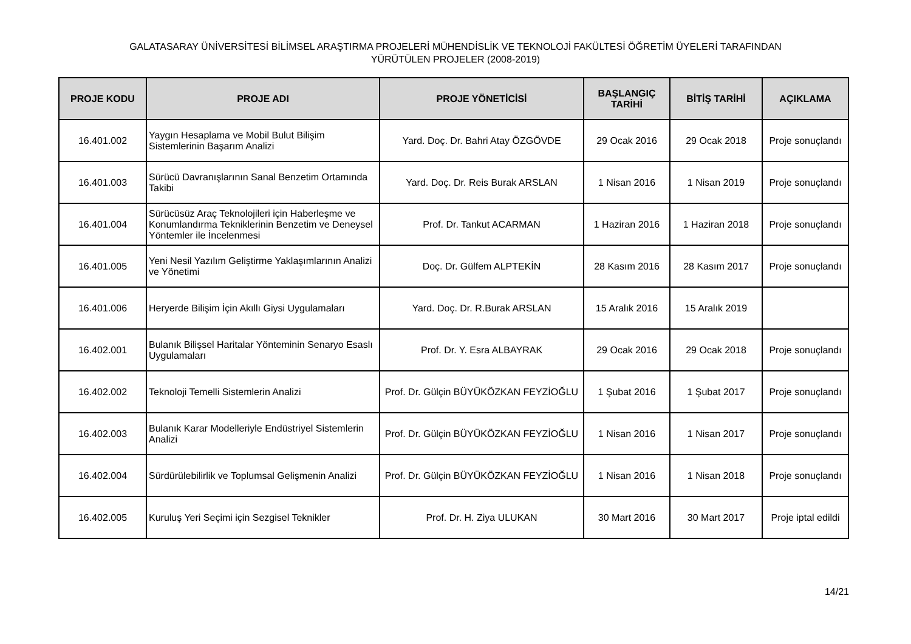GALATASARAY ÜNİVERSİTESİ BİLİMSEL ARAŞTIRMA PROJELERİ MÜHENDİSLİK VE TEKNOLOJİ FAKÜLTESİ ÖĞRETİM ÜYELERİ TARAFINDAN
YÜRÜTÜLEN PROJELER (2008-2019)
| PROJE KODU | PROJE ADI | PROJE YÖNETİCİSİ | BAŞLANGIÇ TARİHİ | BİTİŞ TARİHİ | AÇIKLAMA |
| --- | --- | --- | --- | --- | --- |
| 16.401.002 | Yaygın Hesaplama ve Mobil Bulut Bilişim Sistemlerinin Başarım Analizi | Yard. Doç. Dr. Bahri Atay ÖZGÖVDE | 29 Ocak 2016 | 29 Ocak 2018 | Proje sonuçlandı |
| 16.401.003 | Sürücü Davranışlarının Sanal Benzetim Ortamında Takibi | Yard. Doç. Dr. Reis Burak ARSLAN | 1 Nisan 2016 | 1 Nisan 2019 | Proje sonuçlandı |
| 16.401.004 | Sürücüsüz Araç Teknolojileri için Haberleşme ve Konumlandırma Tekniklerinin Benzetim ve Deneysel Yöntemler ile İncelenmesi | Prof. Dr. Tankut ACARMAN | 1 Haziran 2016 | 1 Haziran 2018 | Proje sonuçlandı |
| 16.401.005 | Yeni Nesil Yazılım Geliştirme Yaklaşımlarının Analizi ve Yönetimi | Doç. Dr. Gülfem ALPTEKİN | 28 Kasım 2016 | 28 Kasım 2017 | Proje sonuçlandı |
| 16.401.006 | Heryerde Bilişim İçin Akıllı Giysi Uygulamaları | Yard. Doç. Dr. R.Burak ARSLAN | 15 Aralık 2016 | 15 Aralık 2019 | |
| 16.402.001 | Bulanık Bilişsel Haritalar Yönteminin Senaryo Esaslı Uygulamaları | Prof. Dr. Y. Esra ALBAYRAK | 29 Ocak 2016 | 29 Ocak 2018 | Proje sonuçlandı |
| 16.402.002 | Teknoloji Temelli Sistemlerin Analizi | Prof. Dr. Gülçin BÜYÜKÖZKAN FEYZİOĞLU | 1 Şubat 2016 | 1 Şubat 2017 | Proje sonuçlandı |
| 16.402.003 | Bulanık Karar Modelleriyle Endüstriyel Sistemlerin Analizi | Prof. Dr. Gülçin BÜYÜKÖZKAN FEYZİOĞLU | 1 Nisan 2016 | 1 Nisan 2017 | Proje sonuçlandı |
| 16.402.004 | Sürdürülebilirlik ve Toplumsal Gelişmenin Analizi | Prof. Dr. Gülçin BÜYÜKÖZKAN FEYZİOĞLU | 1 Nisan 2016 | 1 Nisan 2018 | Proje sonuçlandı |
| 16.402.005 | Kuruluş Yeri Seçimi için Sezgisel Teknikler | Prof. Dr. H. Ziya ULUKAN | 30 Mart 2016 | 30 Mart 2017 | Proje iptal edildi |
14/21